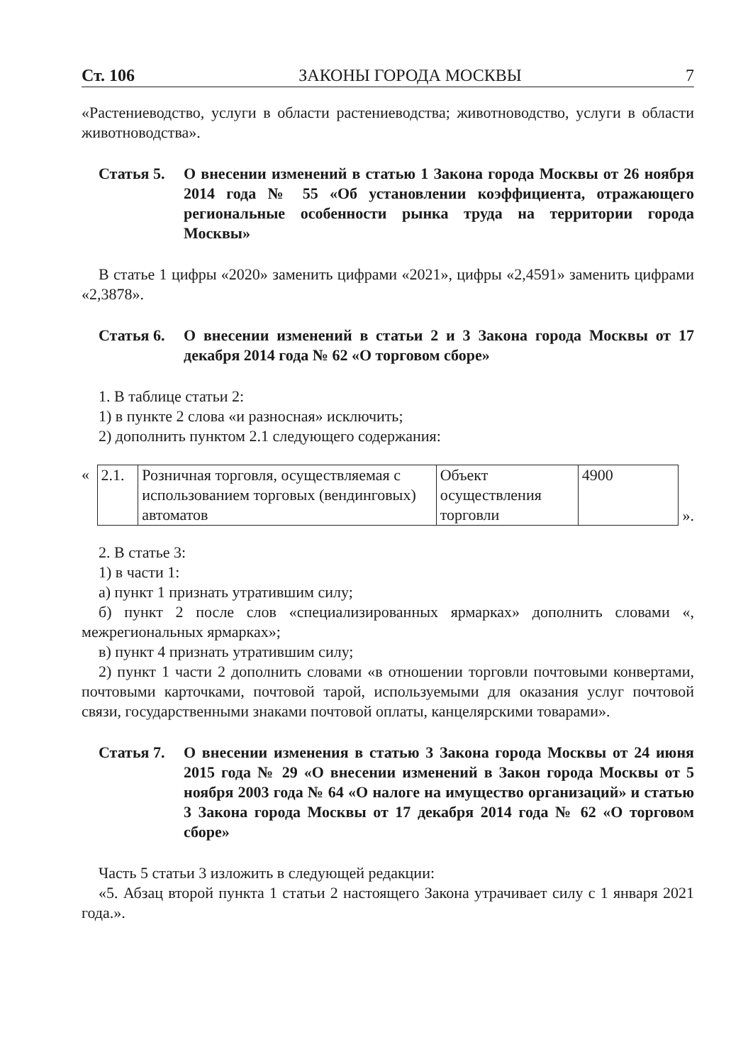Ст. 106 ЗАКОНЫ ГОРОДА МОСКВЫ 7
«Растениеводство, услуги в области растениеводства; животноводство, услуги в области животноводства».
Статья 5. О внесении изменений в статью 1 Закона города Москвы от 26 ноября 2014 года № 55 «Об установлении коэффициента, отражающего региональные особенности рынка труда на территории города Москвы»
В статье 1 цифры «2020» заменить цифрами «2021», цифры «2,4591» заменить цифрами «2,3878».
Статья 6. О внесении изменений в статьи 2 и 3 Закона города Москвы от 17 декабря 2014 года № 62 «О торговом сборе»
1. В таблице статьи 2:
1) в пункте 2 слова «и разносная» исключить;
2) дополнить пунктом 2.1 следующего содержания:
«
| 2.1. | Розничная торговля, осуществляемая с использованием торговых (вендинговых) автоматов | Объект осуществления торговли | 4900 |
».
2. В статье 3:
1) в части 1:
а) пункт 1 признать утратившим силу;
б) пункт 2 после слов «специализированных ярмарках» дополнить словами «, межрегиональных ярмарках»;
в) пункт 4 признать утратившим силу;
2) пункт 1 части 2 дополнить словами «в отношении торговли почтовыми конвертами, почтовыми карточками, почтовой тарой, используемыми для оказания услуг почтовой связи, государственными знаками почтовой оплаты, канцелярскими товарами».
Статья 7. О внесении изменения в статью 3 Закона города Москвы от 24 июня 2015 года № 29 «О внесении изменений в Закон города Москвы от 5 ноября 2003 года № 64 «О налоге на имущество организаций» и статью 3 Закона города Москвы от 17 декабря 2014 года № 62 «О торговом сборе»
Часть 5 статьи 3 изложить в следующей редакции:
«5. Абзац второй пункта 1 статьи 2 настоящего Закона утрачивает силу с 1 января 2021 года.».